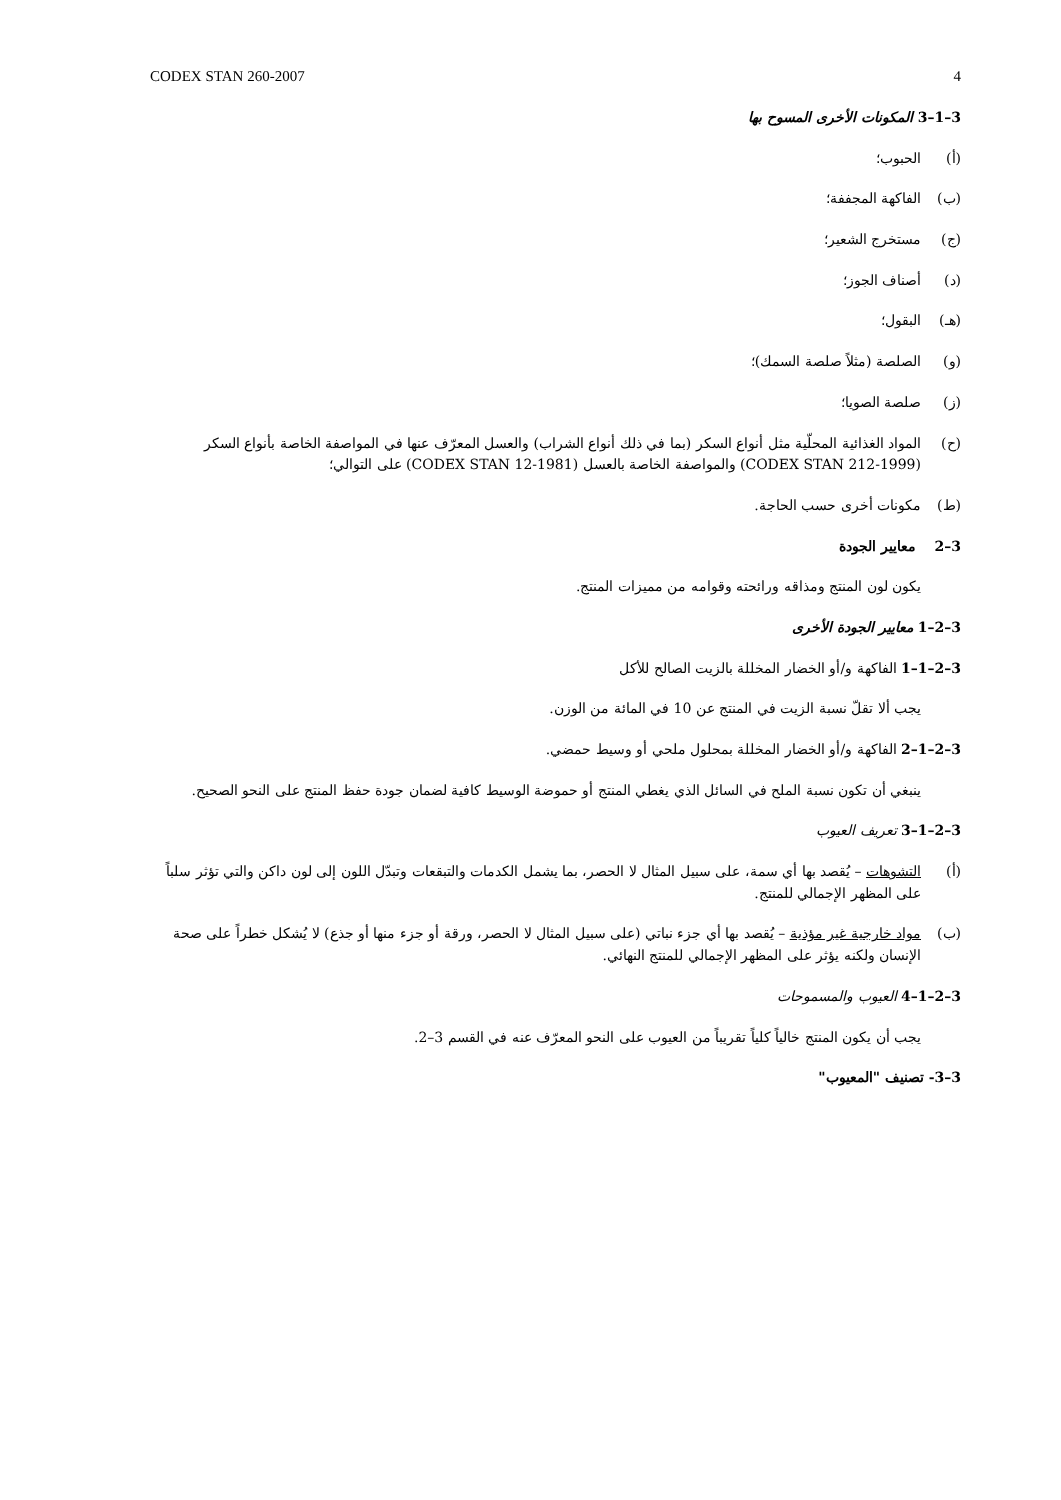CODEX STAN 260-2007 4
3–1–3 المكونات الأخرى المسوح بها
(أ) الحبوب؛
(ب) الفاكهة المجففة؛
(ج) مستخرج الشعير؛
(د) أصناف الجوز؛
(هـ) البقول؛
(و) الصلصة (مثلاً صلصة السمك)؛
(ز) صلصة الصويا؛
(ح) المواد الغذائية المحلّية مثل أنواع السكر (بما في ذلك أنواع الشراب) والعسل المعرّف عنها في المواصفة الخاصة بأنواع السكر (CODEX STAN 212-1999) والمواصفة الخاصة بالعسل (CODEX STAN 12-1981) على التوالي؛
(ط) مكونات أخرى حسب الحاجة.
3–2 معايير الجودة
يكون لون المنتج ومذاقه ورائحته وقوامه من مميزات المنتج.
3–2–1 معايير الجودة الأخرى
3–2–1–1 الفاكهة و/أو الخضار المخللة بالزيت الصالح للأكل
يجب ألا تقلّ نسبة الزيت في المنتج عن 10 في المائة من الوزن.
3–2–1–2 الفاكهة و/أو الخضار المخللة بمحلول ملحي أو وسيط حمضي.
ينبغي أن تكون نسبة الملح في السائل الذي يغطي المنتج أو حموضة الوسيط كافية لضمان جودة حفظ المنتج على النحو الصحيح.
3–2–1–3 تعريف العيوب
(أ) التشوهات – يُقصد بها أي سمة، على سبيل المثال لا الحصر، بما يشمل الكدمات والتبقعات وتبدّل اللون إلى لون داكن والتي تؤثر سلباً على المظهر الإجمالي للمنتج.
(ب) مواد خارجية غير مؤذية – يُقصد بها أي جزء نباتي (على سبيل المثال لا الحصر، ورقة أو جزء منها أو جذع) لا يُشكل خطراً على صحة الإنسان ولكنه يؤثر على المظهر الإجمالي للمنتج النهائي.
3–2–1–4 العيوب والمسموحات
يجب أن يكون المنتج خالياً كلياً تقريباً من العيوب على النحو المعرّف عنه في القسم 3–2.
3–3- تصنيف "المعيوب"